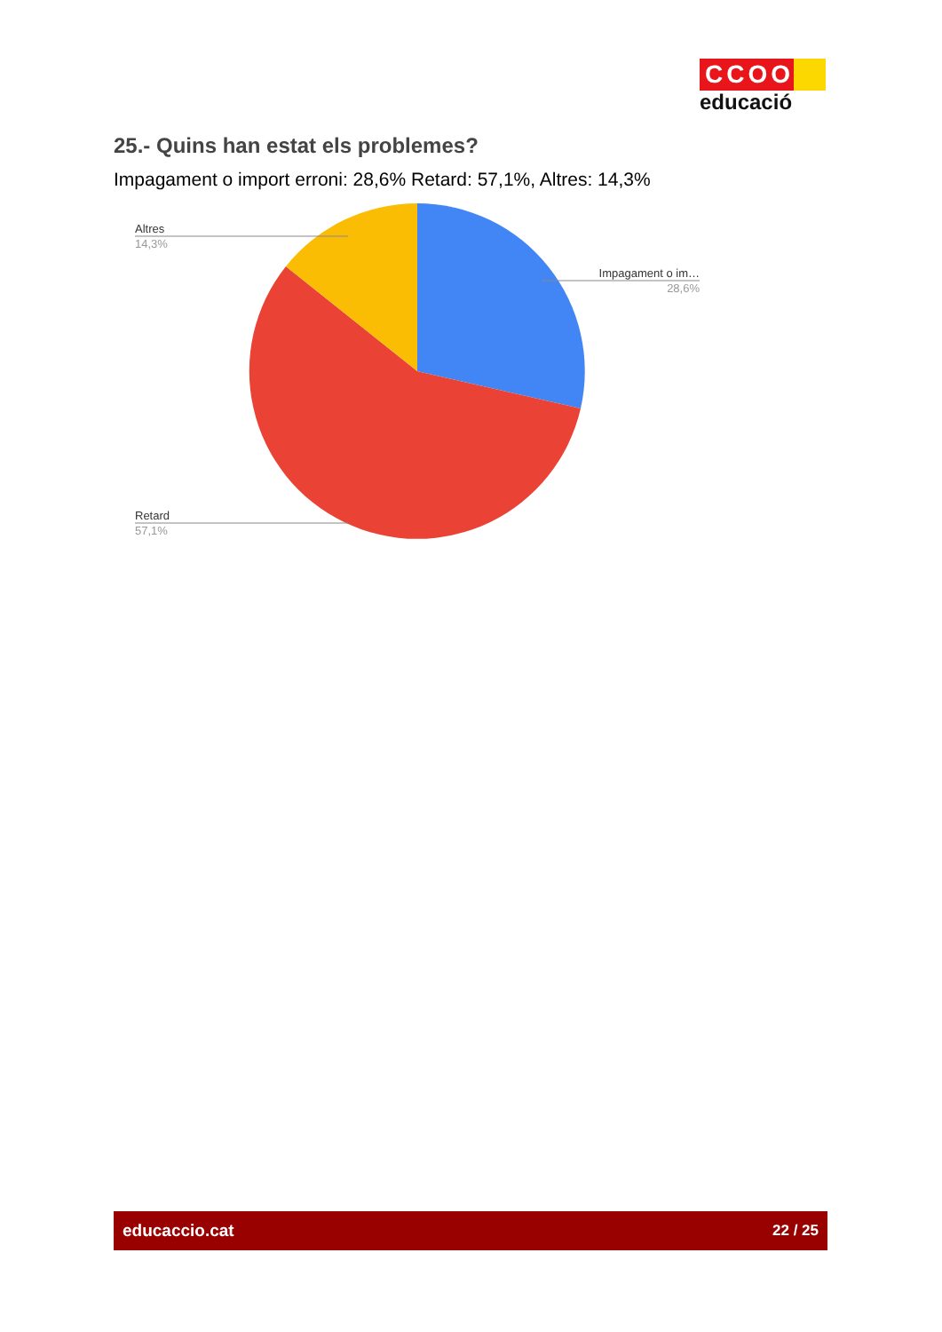CCOO
educació
25.- Quins han estat els problemes?
Impagament o import erroni: 28,6% Retard: 57,1%, Altres: 14,3%
Altres
14,3%
Impagament o im…
28,6%
Retard
57,1%
educaccio.cat 22 / 25